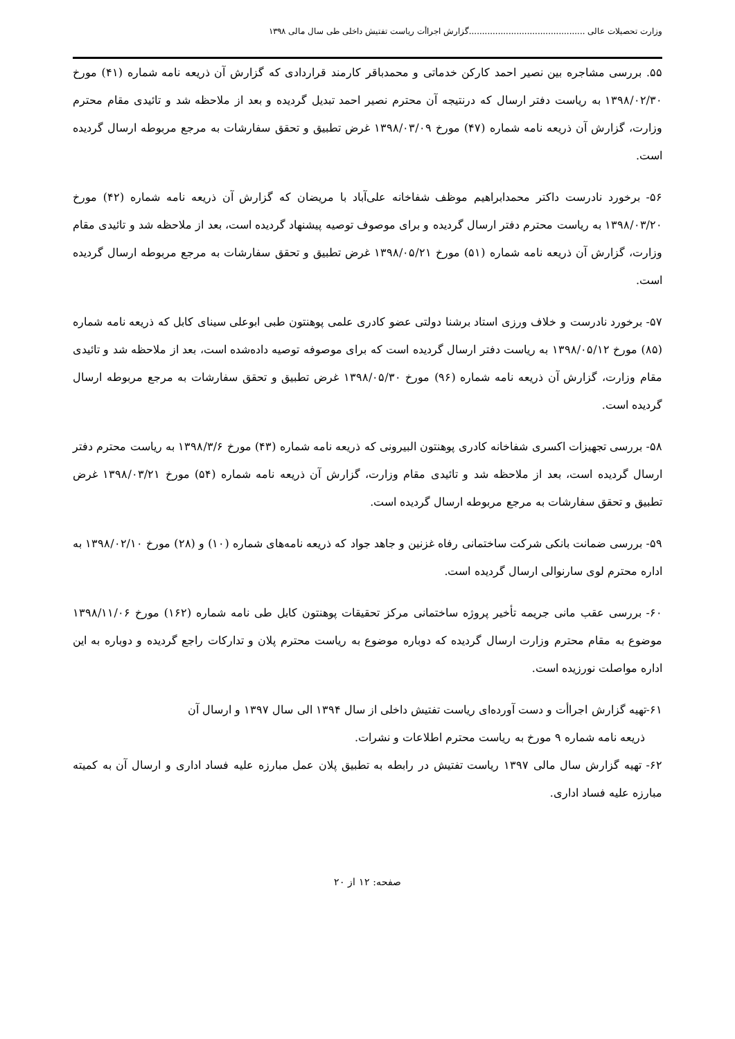وزارت تحصیلات عالی ............................................گزارش اجراأت ریاست تفتیش داخلی طی سال مالی ۱۳۹۸
۵۵. بررسی مشاجره بین نصیر احمد کارکن خدماتی و محمدباقر کارمند قراردادی که گزارش آن ذریعه نامه شماره (۴۱) مورخ ۱۳۹۸/۰۲/۳۰ به ریاست دفتر ارسال که درنتیجه آن محترم نصیر احمد تبدیل گردیده و بعد از ملاحظه شد و تائیدی مقام محترم وزارت، گزارش آن ذریعه نامه شماره (۴۷) مورخ ۱۳۹۸/۰۳/۰۹ غرض تطبیق و تحقق سفارشات به مرجع مربوطه ارسال گردیده است.
۵۶- برخورد نادرست داکتر محمدابراهیم موظف شفاخانه علی‌آباد با مریضان که گزارش آن ذریعه نامه شماره (۴۲) مورخ ۱۳۹۸/۰۳/۲۰ به ریاست محترم دفتر ارسال گردیده و برای موصوف توصیه پیشنهاد گردیده است، بعد از ملاحظه شد و تائیدی مقام وزارت، گزارش آن ذریعه نامه شماره (۵۱) مورخ ۱۳۹۸/۰۵/۲۱ غرض تطبیق و تحقق سفارشات به مرجع مربوطه ارسال گردیده است.
۵۷- برخورد نادرست و خلاف ورزی استاد برشنا دولتی عضو کادری علمی پوهنتون طبی ابوعلی سینای کابل که ذریعه نامه شماره (۸۵) مورخ ۱۳۹۸/۰۵/۱۲ به ریاست دفتر ارسال گردیده است که برای موصوفه توصیه داده‌شده است، بعد از ملاحظه شد و تائیدی مقام وزارت، گزارش آن ذریعه نامه شماره (۹۶) مورخ ۱۳۹۸/۰۵/۳۰ غرض تطبیق و تحقق سفارشات به مرجع مربوطه ارسال گردیده است.
۵۸- بررسی تجهیزات اکسری شفاخانه کادری پوهنتون البیرونی که ذریعه نامه شماره (۴۳) مورخ ۱۳۹۸/۳/۶ به ریاست محترم دفتر ارسال گردیده است، بعد از ملاحظه شد و تائیدی مقام وزارت، گزارش آن ذریعه نامه شماره (۵۴) مورخ ۱۳۹۸/۰۳/۲۱ غرض تطبیق و تحقق سفارشات به مرجع مربوطه ارسال گردیده است.
۵۹- بررسی ضمانت بانکی شرکت ساختمانی رفاه غزنین و جاهد جواد که ذریعه نامه‌های شماره (۱۰) و (۲۸) مورخ ۱۳۹۸/۰۲/۱۰ به اداره محترم لوی سارنوالی ارسال گردیده است.
۶۰- بررسی عقب مانی جریمه تأخیر پروژه ساختمانی مرکز تحقیقات پوهنتون کابل طی نامه شماره (۱۶۲) مورخ ۱۳۹۸/۱۱/۰۶ موضوع به مقام محترم وزارت ارسال گردیده که دوباره موضوع به ریاست محترم پلان و تدارکات راجع گردیده و دوباره به این اداره مواصلت نورزیده است.
۶۱-تهیه گزارش اجراأت و دست آورده‌ای ریاست تفتیش داخلی از سال ۱۳۹۴ الی سال ۱۳۹۷ و ارسال آن
ذریعه نامه شماره ۹ مورخ به ریاست محترم اطلاعات و نشرات.
۶۲- تهیه گزارش سال مالی ۱۳۹۷ ریاست تفتیش در رابطه به تطبیق پلان عمل مبارزه علیه فساد اداری و ارسال آن به کمیته مبارزه علیه فساد اداری.
صفحه: ۱۲ از ۲۰